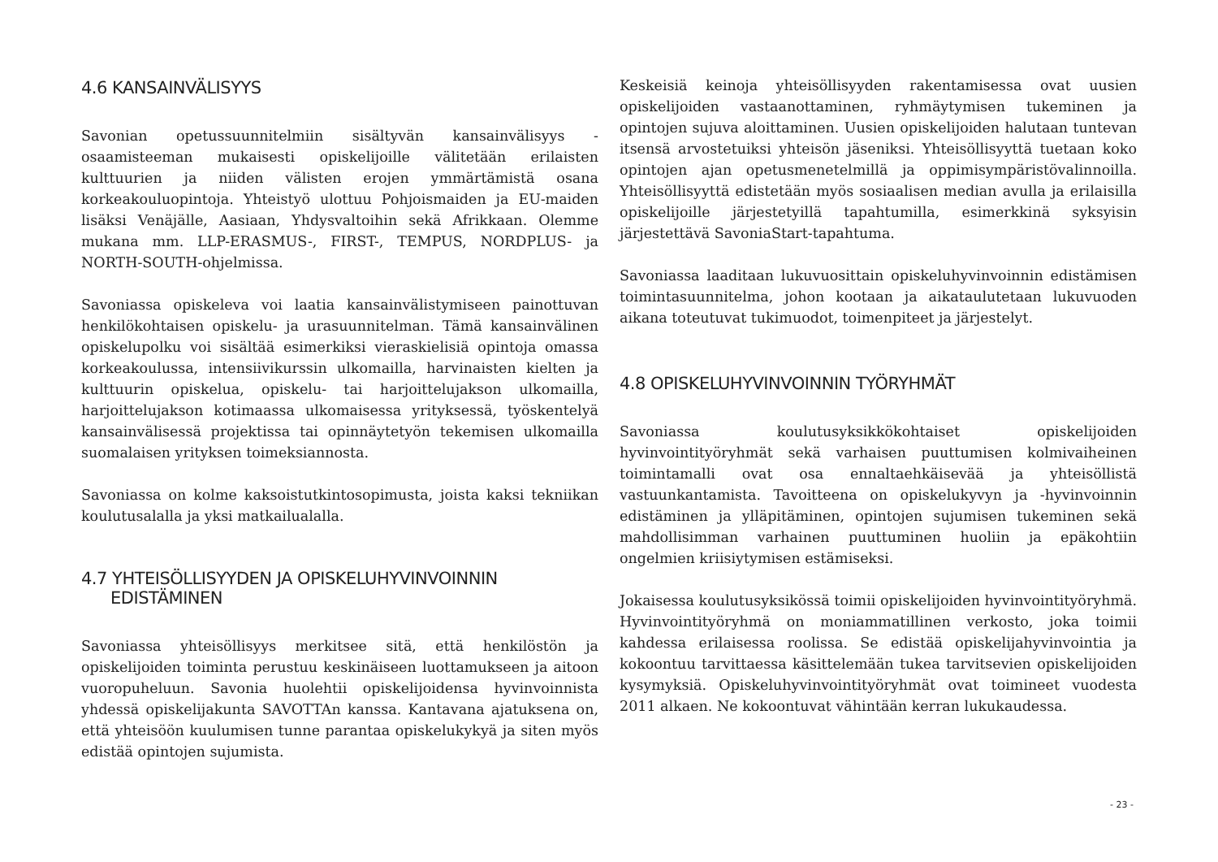4.6 KANSAINVÄLISYYS
Savonian opetussuunnitelmiin sisältyvän kansainvälisyys -osaamisteeman mukaisesti opiskelijoille välitetään erilaisten kulttuurien ja niiden välisten erojen ymmärtämistä osana korkeakouluopintoja. Yhteistyö ulottuu Pohjoismaiden ja EU-maiden lisäksi Venäjälle, Aasiaan, Yhdysvaltoihin sekä Afrikkaan. Olemme mukana mm. LLP-ERASMUS-, FIRST-, TEMPUS, NORDPLUS- ja NORTH-SOUTH-ohjelmissa.
Savoniassa opiskeleva voi laatia kansainvälistymiseen painottuvan henkilökohtaisen opiskelu- ja urasuunnitelman. Tämä kansainvälinen opiskelupolku voi sisältää esimerkiksi vieraskielisiä opintoja omassa korkeakoulussa, intensiivikurssin ulkomailla, harvinaisten kielten ja kulttuurin opiskelua, opiskelu- tai harjoittelujakson ulkomailla, harjoittelujakson kotimaassa ulkomaisessa yrityksessä, työskentelyä kansainvälisessä projektissa tai opinnäytetyön tekemisen ulkomailla suomalaisen yrityksen toimeksiannosta.
Savoniassa on kolme kaksoistutkintosopimusta, joista kaksi tekniikan koulutusalalla ja yksi matkailualalla.
4.7 YHTEISÖLLISYYDEN JA OPISKELUHYVINVOINNIN
EDISTÄMINEN
Savoniassa yhteisöllisyys merkitsee sitä, että henkilöstön ja opiskelijoiden toiminta perustuu keskinäiseen luottamukseen ja aitoon vuoropuheluun. Savonia huolehtii opiskelijoidensa hyvinvoinnista yhdessä opiskelijakunta SAVOTTAn kanssa. Kantavana ajatuksena on, että yhteisöön kuulumisen tunne parantaa opiskelukykyä ja siten myös edistää opintojen sujumista.
Keskeisiä keinoja yhteisöllisyyden rakentamisessa ovat uusien opiskelijoiden vastaanottaminen, ryhmäytymisen tukeminen ja opintojen sujuva aloittaminen. Uusien opiskelijoiden halutaan tuntevan itsensä arvostetuiksi yhteisön jäseniksi. Yhteisöllisyyttä tuetaan koko opintojen ajan opetusmenetelmillä ja oppimisympäristövalinnoilla. Yhteisöllisyyttä edistetään myös sosiaalisen median avulla ja erilaisilla opiskelijoille järjestetyillä tapahtumilla, esimerkkinä syksyisin järjestettävä SavoniaStart-tapahtuma.
Savoniassa laaditaan lukuvuosittain opiskeluhyvinvoinnin edistämisen toimintasuunnitelma, johon kootaan ja aikataulutetaan lukuvuoden aikana toteutuvat tukimuodot, toimenpiteet ja järjestelyt.
4.8 OPISKELUHYVINVOINNIN TYÖRYHMÄT
Savoniassa koulutusyksikkökohtaiset opiskelijoiden hyvinvointityöryhmät sekä varhaisen puuttumisen kolmivaiheinen toimintamalli ovat osa ennaltaehkäisevää ja yhteisöllistä vastuunkantamista. Tavoitteena on opiskelukyvyn ja -hyvinvoinnin edistäminen ja ylläpitäminen, opintojen sujumisen tukeminen sekä mahdollisimman varhainen puuttuminen huoliin ja epäkohtiin ongelmien kriisiytymisen estämiseksi.
Jokaisessa koulutusyksikössä toimii opiskelijoiden hyvinvointityöryhmä. Hyvinvointityöryhmä on moniammatillinen verkosto, joka toimii kahdessa erilaisessa roolissa. Se edistää opiskelijahyvinvointia ja kokoontuu tarvittaessa käsittelemään tukea tarvitsevien opiskelijoiden kysymyksiä. Opiskeluhyvinvointityöryhmät ovat toimineet vuodesta 2011 alkaen. Ne kokoontuvat vähintään kerran lukukaudessa.
- 23 -